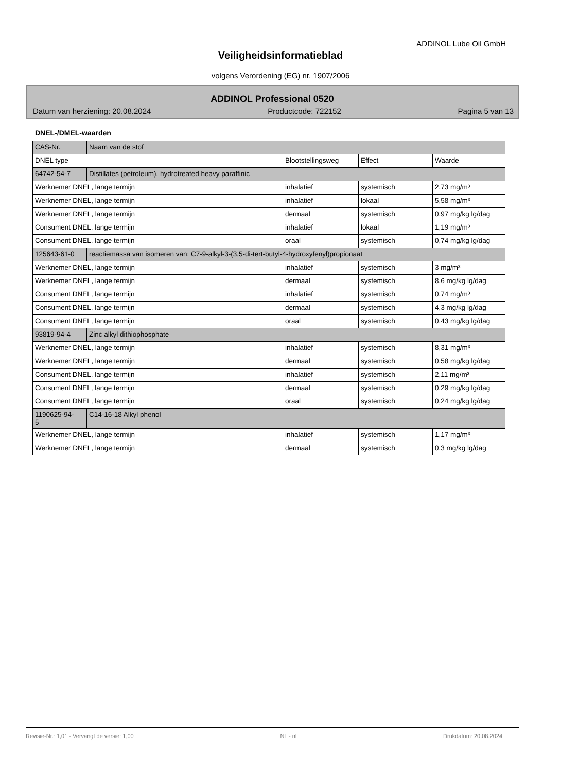ADDINOL Lube Oil GmbH
Veiligheidsinformatieblad
volgens Verordening (EG) nr. 1907/2006
ADDINOL Professional 0520
Datum van herziening: 20.08.2024 Productcode: 722152 Pagina 5 van 13
DNEL-/DMEL-waarden
| CAS-Nr. | Naam van de stof | | | |
| --- | --- | --- | --- | --- |
| DNEL type | | Blootstellingsweg | Effect | Waarde |
| 64742-54-7 | Distillates (petroleum), hydrotreated heavy paraffinic | | | |
| Werknemer DNEL, lange termijn | | inhalatief | systemisch | 2,73 mg/m³ |
| Werknemer DNEL, lange termijn | | inhalatief | lokaal | 5,58 mg/m³ |
| Werknemer DNEL, lange termijn | | dermaal | systemisch | 0,97 mg/kg lg/dag |
| Consument DNEL, lange termijn | | inhalatief | lokaal | 1,19 mg/m³ |
| Consument DNEL, lange termijn | | oraal | systemisch | 0,74 mg/kg lg/dag |
| 125643-61-0 | reactiemassa van isomeren van: C7-9-alkyl-3-(3,5-di-tert-butyl-4-hydroxyfenyl)propionaat | | | |
| Werknemer DNEL, lange termijn | | inhalatief | systemisch | 3 mg/m³ |
| Werknemer DNEL, lange termijn | | dermaal | systemisch | 8,6 mg/kg lg/dag |
| Consument DNEL, lange termijn | | inhalatief | systemisch | 0,74 mg/m³ |
| Consument DNEL, lange termijn | | dermaal | systemisch | 4,3 mg/kg lg/dag |
| Consument DNEL, lange termijn | | oraal | systemisch | 0,43 mg/kg lg/dag |
| 93819-94-4 | Zinc alkyl dithiophosphate | | | |
| Werknemer DNEL, lange termijn | | inhalatief | systemisch | 8,31 mg/m³ |
| Werknemer DNEL, lange termijn | | dermaal | systemisch | 0,58 mg/kg lg/dag |
| Consument DNEL, lange termijn | | inhalatief | systemisch | 2,11 mg/m³ |
| Consument DNEL, lange termijn | | dermaal | systemisch | 0,29 mg/kg lg/dag |
| Consument DNEL, lange termijn | | oraal | systemisch | 0,24 mg/kg lg/dag |
| 1190625-94- 5 | C14-16-18 Alkyl phenol | | | |
| Werknemer DNEL, lange termijn | | inhalatief | systemisch | 1,17 mg/m³ |
| Werknemer DNEL, lange termijn | | dermaal | systemisch | 0,3 mg/kg lg/dag |
Revisie-Nr.: 1,01 - Vervangt de versie: 1,00 NL - nl Drukdatum: 20.08.2024